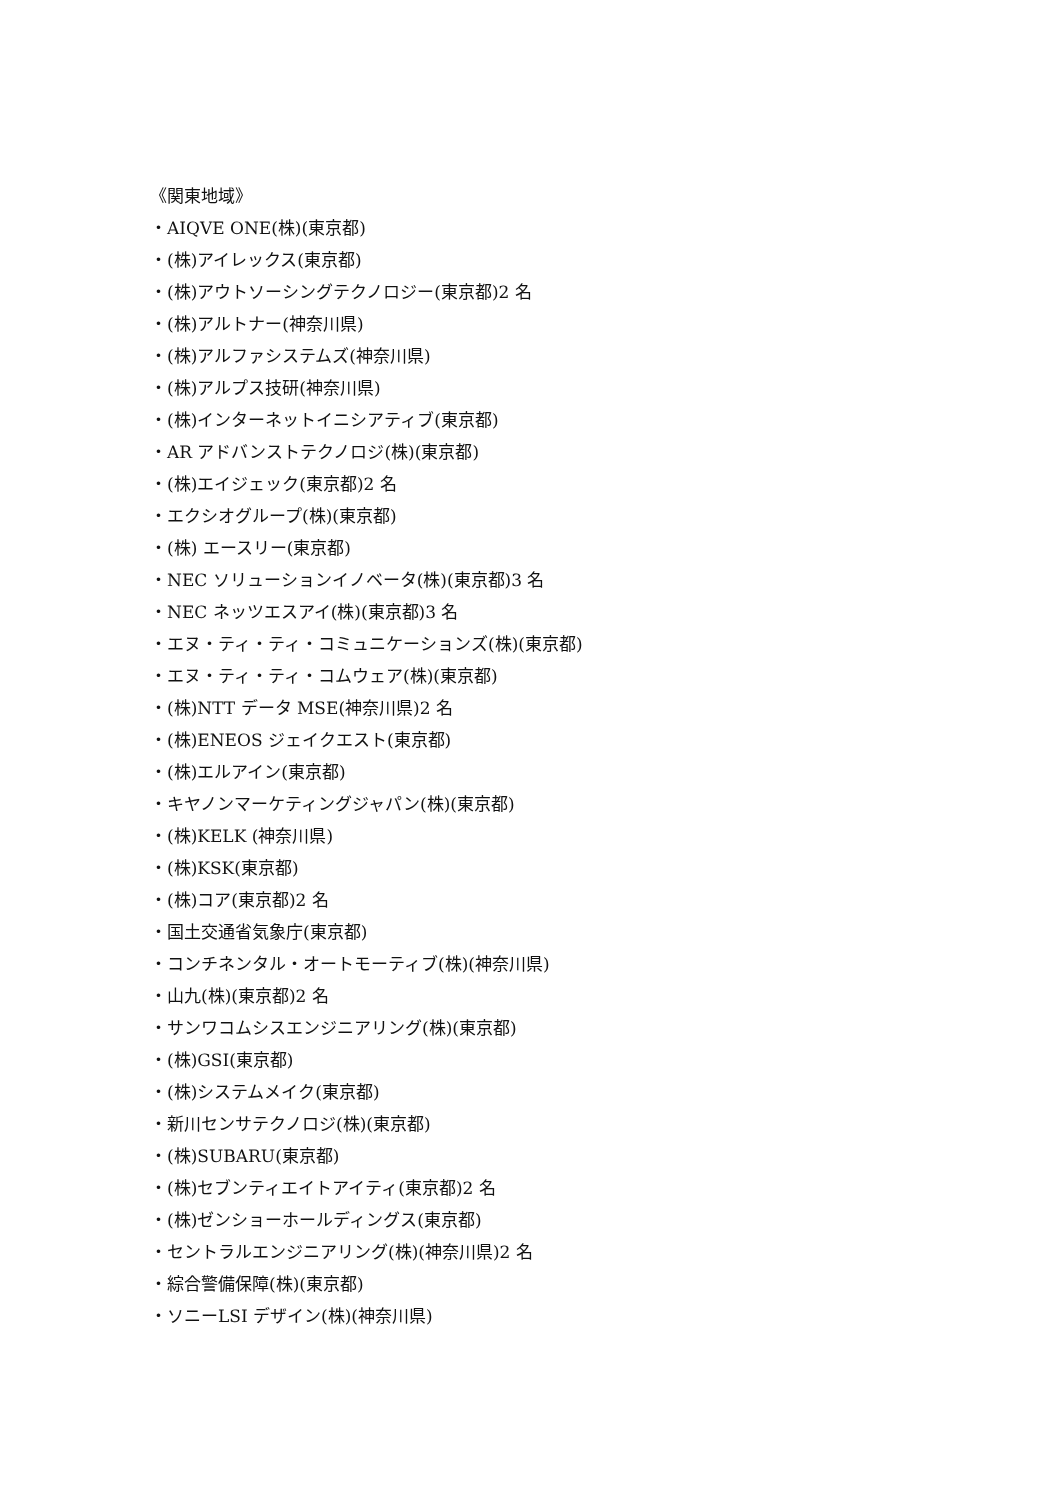《関東地域》
・AIQVE ONE(株)(東京都)
・(株)アイレックス(東京都)
・(株)アウトソーシングテクノロジー(東京都)2 名
・(株)アルトナー(神奈川県)
・(株)アルファシステムズ(神奈川県)
・(株)アルプス技研(神奈川県)
・(株)インターネットイニシアティブ(東京都)
・AR アドバンストテクノロジ(株)(東京都)
・(株)エイジェック(東京都)2 名
・エクシオグループ(株)(東京都)
・(株) エースリー(東京都)
・NEC ソリューションイノベータ(株)(東京都)3 名
・NEC ネッツエスアイ(株)(東京都)3 名
・エヌ・ティ・ティ・コミュニケーションズ(株)(東京都)
・エヌ・ティ・ティ・コムウェア(株)(東京都)
・(株)NTT データ MSE(神奈川県)2 名
・(株)ENEOS ジェイクエスト(東京都)
・(株)エルアイン(東京都)
・キヤノンマーケティングジャパン(株)(東京都)
・(株)KELK (神奈川県)
・(株)KSK(東京都)
・(株)コア(東京都)2 名
・国土交通省気象庁(東京都)
・コンチネンタル・オートモーティブ(株)(神奈川県)
・山九(株)(東京都)2 名
・サンワコムシスエンジニアリング(株)(東京都)
・(株)GSI(東京都)
・(株)システムメイク(東京都)
・新川センサテクノロジ(株)(東京都)
・(株)SUBARU(東京都)
・(株)セブンティエイトアイティ(東京都)2 名
・(株)ゼンショーホールディングス(東京都)
・セントラルエンジニアリング(株)(神奈川県)2 名
・綜合警備保障(株)(東京都)
・ソニーLSI デザイン(株)(神奈川県)